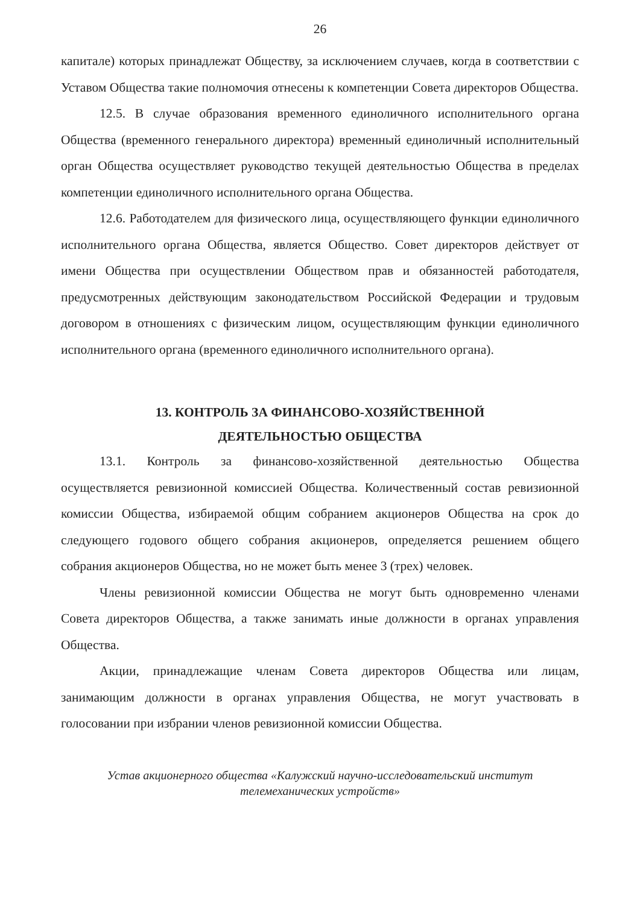26
капитале) которых принадлежат Обществу, за исключением случаев, когда в соответствии с Уставом Общества такие полномочия отнесены к компетенции Совета директоров Общества.
12.5. В случае образования временного единоличного исполнительного органа Общества (временного генерального директора) временный единоличный исполнительный орган Общества осуществляет руководство текущей деятельностью Общества в пределах компетенции единоличного исполнительного органа Общества.
12.6. Работодателем для физического лица, осуществляющего функции единоличного исполнительного органа Общества, является Общество. Совет директоров действует от имени Общества при осуществлении Обществом прав и обязанностей работодателя, предусмотренных действующим законодательством Российской Федерации и трудовым договором в отношениях с физическим лицом, осуществляющим функции единоличного исполнительного органа (временного единоличного исполнительного органа).
13. КОНТРОЛЬ ЗА ФИНАНСОВО-ХОЗЯЙСТВЕННОЙ
ДЕЯТЕЛЬНОСТЬЮ ОБЩЕСТВА
13.1. Контроль за финансово-хозяйственной деятельностью Общества осуществляется ревизионной комиссией Общества. Количественный состав ревизионной комиссии Общества, избираемой общим собранием акционеров Общества на срок до следующего годового общего собрания акционеров, определяется решением общего собрания акционеров Общества, но не может быть менее 3 (трех) человек.
Члены ревизионной комиссии Общества не могут быть одновременно членами Совета директоров Общества, а также занимать иные должности в органах управления Общества.
Акции, принадлежащие членам Совета директоров Общества или лицам, занимающим должности в органах управления Общества, не могут участвовать в голосовании при избрании членов ревизионной комиссии Общества.
Устав акционерного общества «Калужский научно-исследовательский институт
телемеханических устройств»